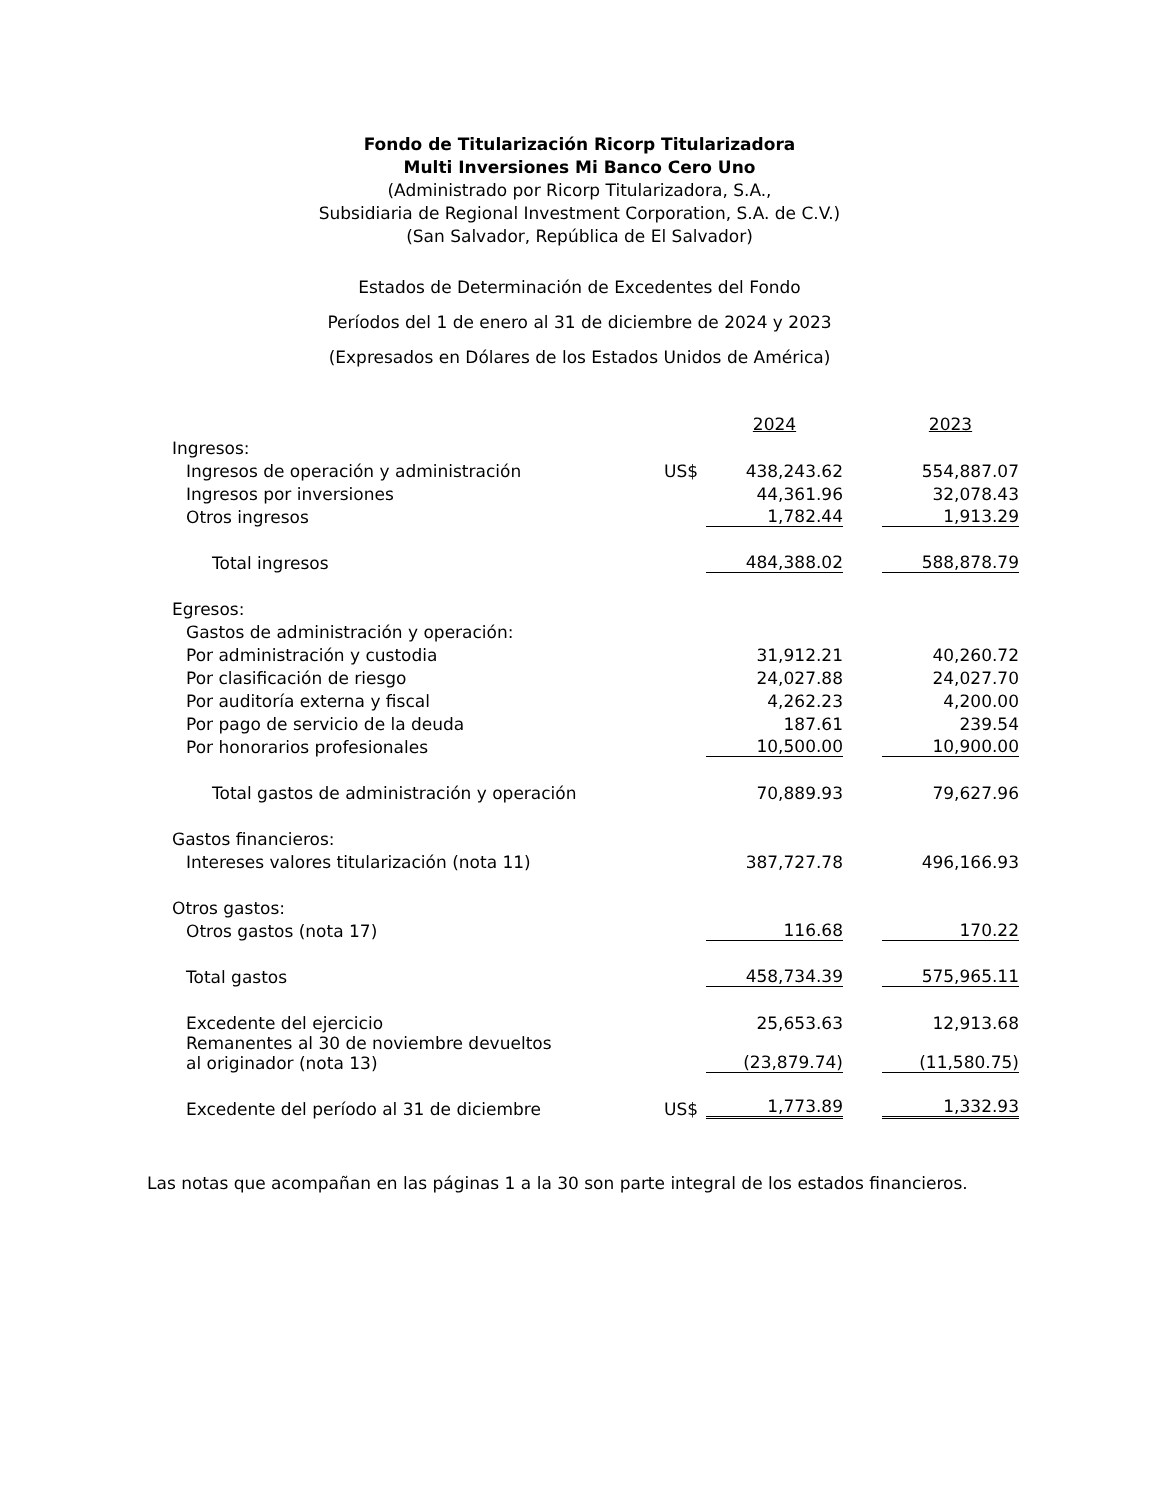Fondo de Titularización Ricorp Titularizadora
Multi Inversiones Mi Banco Cero Uno
(Administrado por Ricorp Titularizadora, S.A.,
Subsidiaria de Regional Investment Corporation, S.A. de C.V.)
(San Salvador, República de El Salvador)
Estados de Determinación de Excedentes del Fondo
Períodos del 1 de enero al 31 de diciembre de 2024 y 2023
(Expresados en Dólares de los Estados Unidos de América)
| | | 2024 | | 2023 |
| --- | --- | --- | --- | --- |
| Ingresos: | | | | |
| Ingresos de operación y administración | US$ | 438,243.62 | | 554,887.07 |
| Ingresos por inversiones | | 44,361.96 | | 32,078.43 |
| Otros ingresos | | 1,782.44 | | 1,913.29 |
| Total ingresos | | 484,388.02 | | 588,878.79 |
| Egresos: | | | | |
| Gastos de administración y operación: | | | | |
| Por administración y custodia | | 31,912.21 | | 40,260.72 |
| Por clasificación de riesgo | | 24,027.88 | | 24,027.70 |
| Por auditoría externa y fiscal | | 4,262.23 | | 4,200.00 |
| Por pago de servicio de la deuda | | 187.61 | | 239.54 |
| Por honorarios profesionales | | 10,500.00 | | 10,900.00 |
| Total gastos de administración y operación | | 70,889.93 | | 79,627.96 |
| Gastos financieros: | | | | |
| Intereses valores titularización (nota 11) | | 387,727.78 | | 496,166.93 |
| Otros gastos: | | | | |
| Otros gastos (nota 17) | | 116.68 | | 170.22 |
| Total gastos | | 458,734.39 | | 575,965.11 |
| Excedente del ejercicio | | 25,653.63 | | 12,913.68 |
| Remanentes al 30 de noviembre devueltos al originador (nota 13) | | (23,879.74) | | (11,580.75) |
| Excedente del período al 31 de diciembre | US$ | 1,773.89 | | 1,332.93 |
Las notas que acompañan en las páginas 1 a la 30 son parte integral de los estados financieros.